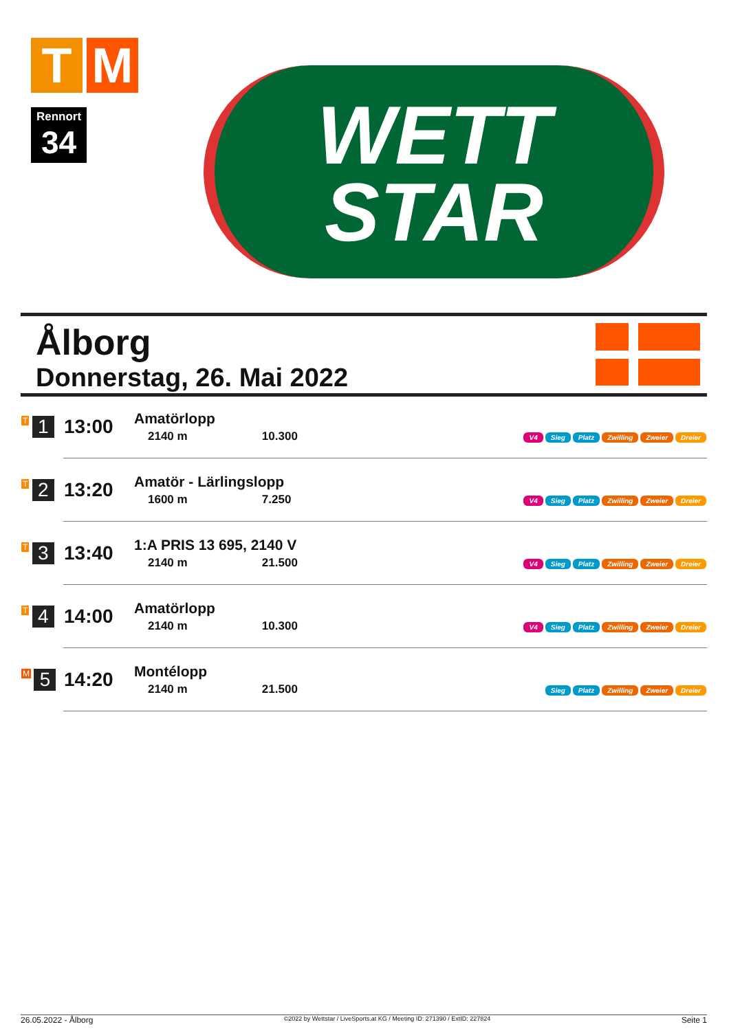T M
Rennort
34
WETT
STAR
Ålborg
Donnerstag, 26. Mai 2022
| T 1 | 13:00 | Amatörlopp 2140 m 10.300 | V4 Sieg Platz Zwilling Zweier Dreier |
| T 2 | 13:20 | Amatör - Lärlingslopp 1600 m 7.250 | V4 Sieg Platz Zwilling Zweier Dreier |
| T 3 | 13:40 | 1:A PRIS 13 695, 2140 V 2140 m 21.500 | V4 Sieg Platz Zwilling Zweier Dreier |
| T 4 | 14:00 | Amatörlopp 2140 m 10.300 | V4 Sieg Platz Zwilling Zweier Dreier |
| M 5 | 14:20 | Montélopp 2140 m 21.500 | Sieg Platz Zwilling Zweier Dreier |
26.05.2022 - Ålborg ©2022 by Wettstar / LiveSports.at KG / Meeting ID: 271390 / ExtID: 227824 Seite 1